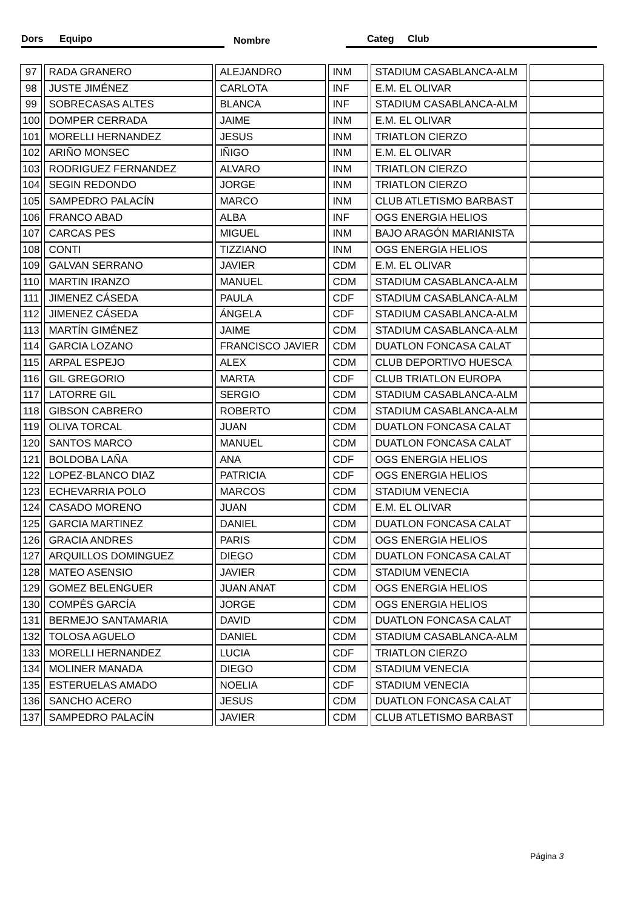Dors Equipo Nombre Categ Club
| 97 | RADA GRANERO | ALEJANDRO | INM | STADIUM CASABLANCA-ALM | |
| 98 | JUSTE JIMÉNEZ | CARLOTA | INF | E.M. EL OLIVAR | |
| 99 | SOBRECASAS ALTES | BLANCA | INF | STADIUM CASABLANCA-ALM | |
| 100 | DOMPER CERRADA | JAIME | INM | E.M. EL OLIVAR | |
| 101 | MORELLI HERNANDEZ | JESUS | INM | TRIATLON CIERZO | |
| 102 | ARIÑO MONSEC | IÑIGO | INM | E.M. EL OLIVAR | |
| 103 | RODRIGUEZ FERNANDEZ | ALVARO | INM | TRIATLON CIERZO | |
| 104 | SEGIN REDONDO | JORGE | INM | TRIATLON CIERZO | |
| 105 | SAMPEDRO PALACÍN | MARCO | INM | CLUB ATLETISMO BARBAST | |
| 106 | FRANCO ABAD | ALBA | INF | OGS ENERGIA HELIOS | |
| 107 | CARCAS PES | MIGUEL | INM | BAJO ARAGÓN MARIANISTA | |
| 108 | CONTI | TIZZIANO | INM | OGS ENERGIA HELIOS | |
| 109 | GALVAN SERRANO | JAVIER | CDM | E.M. EL OLIVAR | |
| 110 | MARTIN IRANZO | MANUEL | CDM | STADIUM CASABLANCA-ALM | |
| 111 | JIMENEZ CÁSEDA | PAULA | CDF | STADIUM CASABLANCA-ALM | |
| 112 | JIMENEZ CÁSEDA | ÁNGELA | CDF | STADIUM CASABLANCA-ALM | |
| 113 | MARTÍN GIMÉNEZ | JAIME | CDM | STADIUM CASABLANCA-ALM | |
| 114 | GARCIA LOZANO | FRANCISCO JAVIER | CDM | DUATLON FONCASA CALAT | |
| 115 | ARPAL ESPEJO | ALEX | CDM | CLUB DEPORTIVO HUESCA | |
| 116 | GIL GREGORIO | MARTA | CDF | CLUB TRIATLON EUROPA | |
| 117 | LATORRE GIL | SERGIO | CDM | STADIUM CASABLANCA-ALM | |
| 118 | GIBSON CABRERO | ROBERTO | CDM | STADIUM CASABLANCA-ALM | |
| 119 | OLIVA TORCAL | JUAN | CDM | DUATLON FONCASA CALAT | |
| 120 | SANTOS MARCO | MANUEL | CDM | DUATLON FONCASA CALAT | |
| 121 | BOLDOBA LAÑA | ANA | CDF | OGS ENERGIA HELIOS | |
| 122 | LOPEZ-BLANCO DIAZ | PATRICIA | CDF | OGS ENERGIA HELIOS | |
| 123 | ECHEVARRIA POLO | MARCOS | CDM | STADIUM VENECIA | |
| 124 | CASADO MORENO | JUAN | CDM | E.M. EL OLIVAR | |
| 125 | GARCIA MARTINEZ | DANIEL | CDM | DUATLON FONCASA CALAT | |
| 126 | GRACIA ANDRES | PARIS | CDM | OGS ENERGIA HELIOS | |
| 127 | ARQUILLOS DOMINGUEZ | DIEGO | CDM | DUATLON FONCASA CALAT | |
| 128 | MATEO ASENSIO | JAVIER | CDM | STADIUM VENECIA | |
| 129 | GOMEZ BELENGUER | JUAN ANAT | CDM | OGS ENERGIA HELIOS | |
| 130 | COMPÉS GARCÍA | JORGE | CDM | OGS ENERGIA HELIOS | |
| 131 | BERMEJO SANTAMARIA | DAVID | CDM | DUATLON FONCASA CALAT | |
| 132 | TOLOSA AGUELO | DANIEL | CDM | STADIUM CASABLANCA-ALM | |
| 133 | MORELLI HERNANDEZ | LUCIA | CDF | TRIATLON CIERZO | |
| 134 | MOLINER MANADA | DIEGO | CDM | STADIUM VENECIA | |
| 135 | ESTERUELAS AMADO | NOELIA | CDF | STADIUM VENECIA | |
| 136 | SANCHO ACERO | JESUS | CDM | DUATLON FONCASA CALAT | |
| 137 | SAMPEDRO PALACÍN | JAVIER | CDM | CLUB ATLETISMO BARBAST | |
Página 3